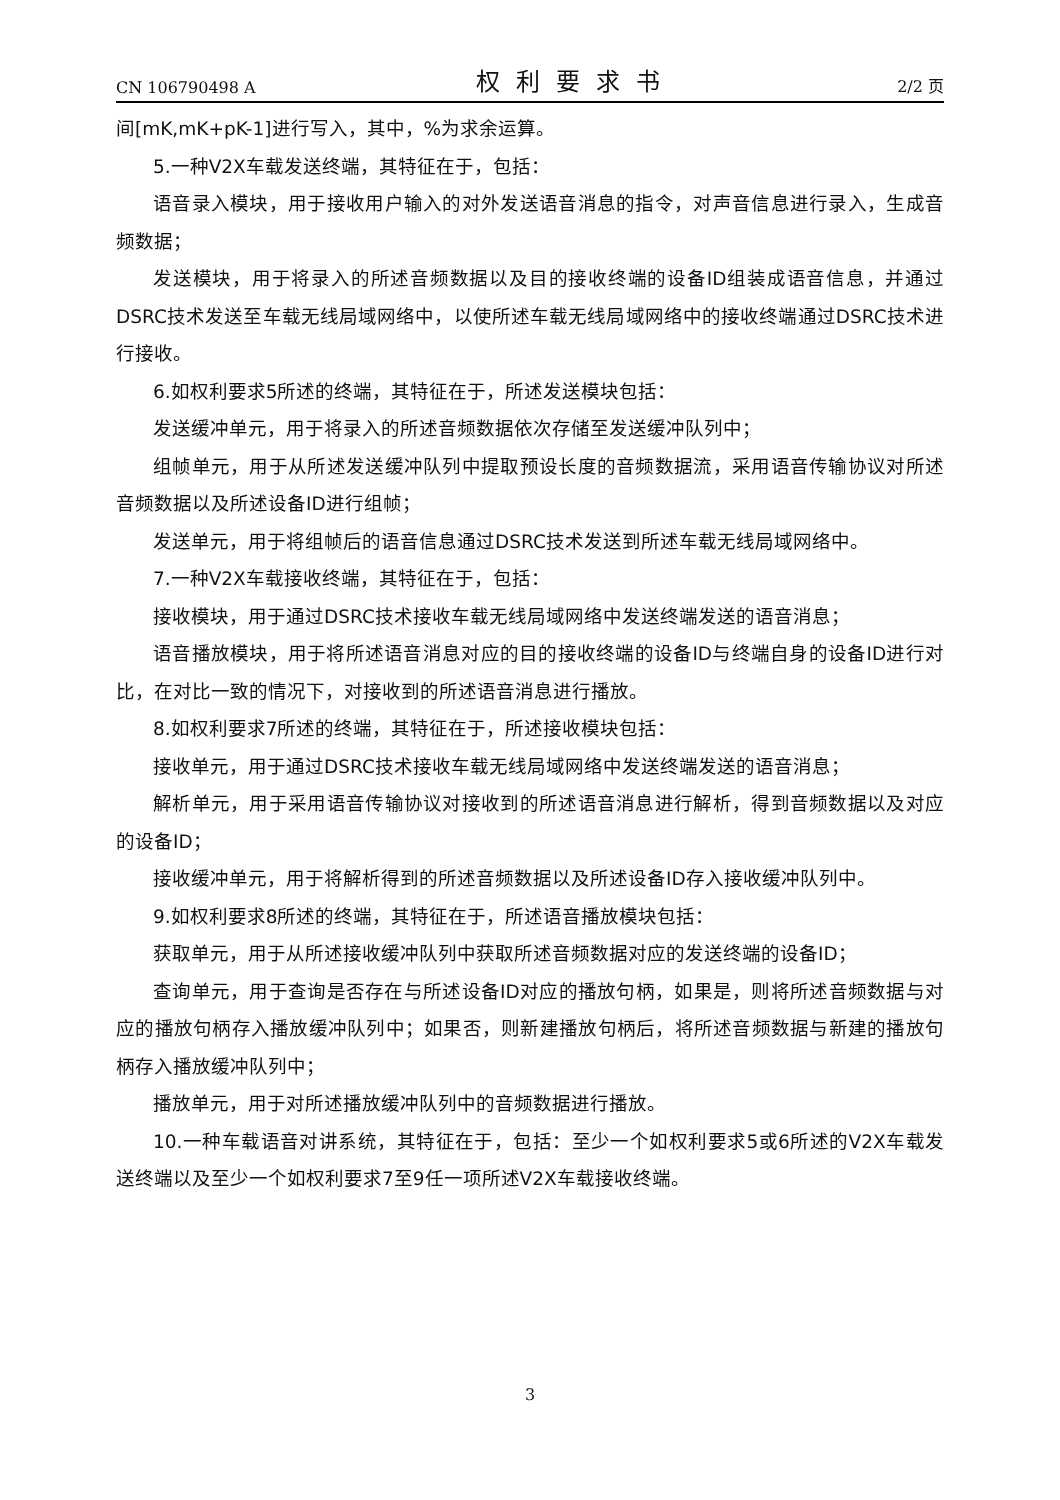CN 106790498 A 权利要求书 2/2 页
间[mK,mK+pK-1]进行写入，其中，%为求余运算。
5.一种V2X车载发送终端，其特征在于，包括：
语音录入模块，用于接收用户输入的对外发送语音消息的指令，对声音信息进行录入，生成音频数据；
发送模块，用于将录入的所述音频数据以及目的接收终端的设备ID组装成语音信息，并通过DSRC技术发送至车载无线局域网络中，以使所述车载无线局域网络中的接收终端通过DSRC技术进行接收。
6.如权利要求5所述的终端，其特征在于，所述发送模块包括：
发送缓冲单元，用于将录入的所述音频数据依次存储至发送缓冲队列中；
组帧单元，用于从所述发送缓冲队列中提取预设长度的音频数据流，采用语音传输协议对所述音频数据以及所述设备ID进行组帧；
发送单元，用于将组帧后的语音信息通过DSRC技术发送到所述车载无线局域网络中。
7.一种V2X车载接收终端，其特征在于，包括：
接收模块，用于通过DSRC技术接收车载无线局域网络中发送终端发送的语音消息；
语音播放模块，用于将所述语音消息对应的目的接收终端的设备ID与终端自身的设备ID进行对比，在对比一致的情况下，对接收到的所述语音消息进行播放。
8.如权利要求7所述的终端，其特征在于，所述接收模块包括：
接收单元，用于通过DSRC技术接收车载无线局域网络中发送终端发送的语音消息；
解析单元，用于采用语音传输协议对接收到的所述语音消息进行解析，得到音频数据以及对应的设备ID；
接收缓冲单元，用于将解析得到的所述音频数据以及所述设备ID存入接收缓冲队列中。
9.如权利要求8所述的终端，其特征在于，所述语音播放模块包括：
获取单元，用于从所述接收缓冲队列中获取所述音频数据对应的发送终端的设备ID；
查询单元，用于查询是否存在与所述设备ID对应的播放句柄，如果是，则将所述音频数据与对应的播放句柄存入播放缓冲队列中；如果否，则新建播放句柄后，将所述音频数据与新建的播放句柄存入播放缓冲队列中；
播放单元，用于对所述播放缓冲队列中的音频数据进行播放。
10.一种车载语音对讲系统，其特征在于，包括：至少一个如权利要求5或6所述的V2X车载发送终端以及至少一个如权利要求7至9任一项所述V2X车载接收终端。
3